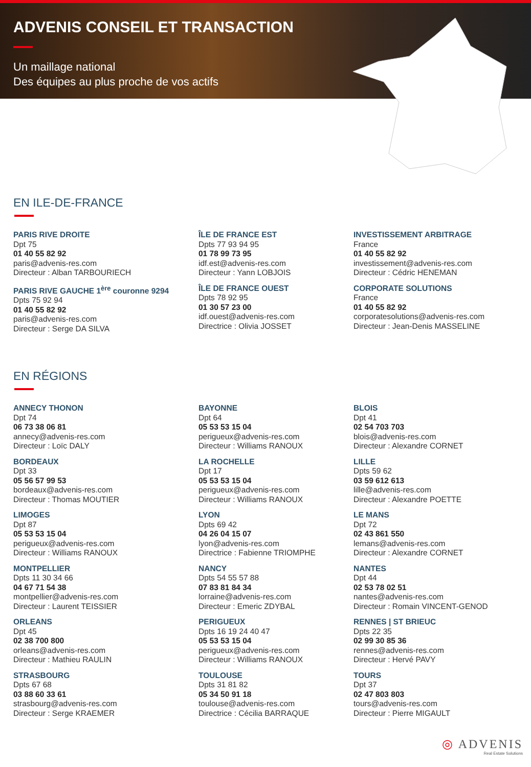ADVENIS CONSEIL ET TRANSACTION
Un maillage national
Des équipes au plus proche de vos actifs
EN ILE-DE-FRANCE
PARIS RIVE DROITE
Dpt 75
01 40 55 82 92
paris@advenis-res.com
Directeur : Alban TARBOURIECH
ÎLE DE FRANCE EST
Dpts 77 93 94 95
01 78 99 73 95
idf.est@advenis-res.com
Directeur : Yann LOBJOIS
INVESTISSEMENT ARBITRAGE
France
01 40 55 82 92
investissement@advenis-res.com
Directeur : Cédric HENEMAN
PARIS RIVE GAUCHE 1<sup>ère</sup> couronne 9294
Dpts 75 92 94
01 40 55 82 92
paris@advenis-res.com
Directeur : Serge DA SILVA
ÎLE DE FRANCE OUEST
Dpts 78 92 95
01 30 57 23 00
idf.ouest@advenis-res.com
Directrice : Olivia JOSSET
CORPORATE SOLUTIONS
France
01 40 55 82 92
corporatesolutions@advenis-res.com
Directeur : Jean-Denis MASSELINE
EN RÉGIONS
ANNECY THONON
Dpt 74
06 73 38 06 81
annecy@advenis-res.com
Directeur : Loïc DALY
BAYONNE
Dpt 64
05 53 53 15 04
perigueux@advenis-res.com
Directeur : Williams RANOUX
BLOIS
Dpt 41
02 54 703 703
blois@advenis-res.com
Directeur : Alexandre CORNET
BORDEAUX
Dpt 33
05 56 57 99 53
bordeaux@advenis-res.com
Directeur : Thomas MOUTIER
LA ROCHELLE
Dpt 17
05 53 53 15 04
perigueux@advenis-res.com
Directeur : Williams RANOUX
LILLE
Dpts 59 62
03 59 612 613
lille@advenis-res.com
Directeur : Alexandre POETTE
LIMOGES
Dpt 87
05 53 53 15 04
perigueux@advenis-res.com
Directeur : Williams RANOUX
LYON
Dpts 69 42
04 26 04 15 07
lyon@advenis-res.com
Directrice : Fabienne TRIOMPHE
LE MANS
Dpt 72
02 43 861 550
lemans@advenis-res.com
Directeur : Alexandre CORNET
MONTPELLIER
Dpts 11 30 34 66
04 67 71 54 38
montpellier@advenis-res.com
Directeur : Laurent TEISSIER
NANCY
Dpts 54 55 57 88
07 83 81 84 34
lorraine@advenis-res.com
Directeur : Emeric ZDYBAL
NANTES
Dpt 44
02 53 78 02 51
nantes@advenis-res.com
Directeur : Romain VINCENT-GENOD
ORLEANS
Dpt 45
02 38 700 800
orleans@advenis-res.com
Directeur : Mathieu RAULIN
PERIGUEUX
Dpts 16 19 24 40 47
05 53 53 15 04
perigueux@advenis-res.com
Directeur : Williams RANOUX
RENNES | ST BRIEUC
Dpts 22 35
02 99 30 85 36
rennes@advenis-res.com
Directeur : Hervé PAVY
STRASBOURG
Dpts 67 68
03 88 60 33 61
strasbourg@advenis-res.com
Directeur : Serge KRAEMER
TOULOUSE
Dpts 31 81 82
05 34 50 91 18
toulouse@advenis-res.com
Directrice : Cécilia BARRAQUE
TOURS
Dpt 37
02 47 803 803
tours@advenis-res.com
Directeur : Pierre MIGAULT
◎ ADVENIS
Real Estate Solutions